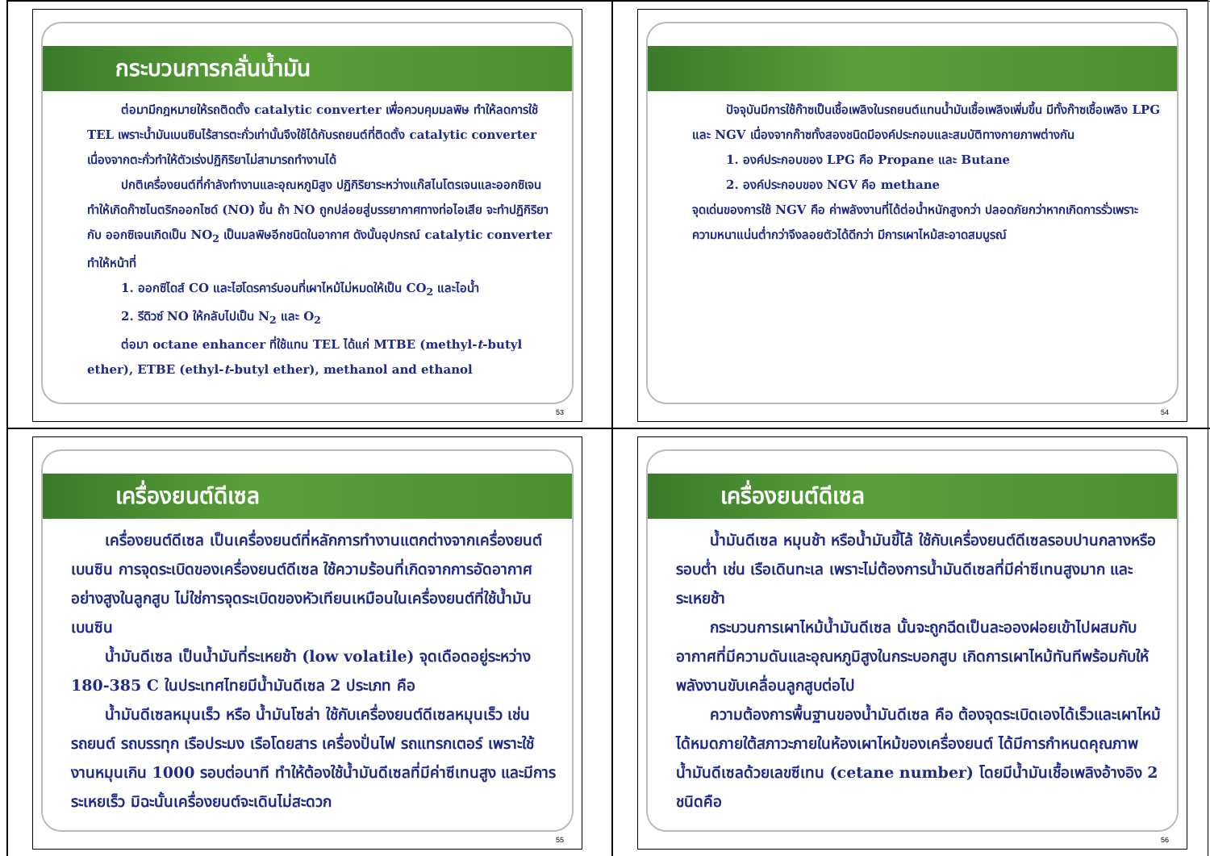กระบวนการกลั่นน้ำมัน
ต่อมามีกฎหมายให้รถติดตั้ง catalytic converter เพื่อควบคุมมลพิษ ทำให้ลดการใช้ TEL เพราะน้ำมันเบนซินไร้สารตะกั่วเท่านั้นจึงใช้ได้กับรถยนต์ที่ติดตั้ง catalytic converter เนื่องจากตะกั่วทำให้ตัวเร่งปฏิกิริยาไม่สามารถทำงานได้
ปกติเครื่องยนต์ที่กำลังทำงานและอุณหภูมิสูง ปฏิกิริยาระหว่างแก๊สไนโตรเจนและออกซิเจนทำให้เกิดก๊าซไนตริกออกไซด์ (NO) ขึ้น ถ้า NO ถูกปล่อยสู่บรรยากาศทางท่อไอเสีย จะทำปฏิกิริยากับ ออกซิเจนเกิดเป็น NO<sub>2</sub> เป็นมลพิษอีกชนิดในอากาศ ดังนั้นอุปกรณ์ catalytic converter ทำให้หน้าที่
1. ออกซิไดส์ CO และไฮโดรคาร์บอนที่เผาไหม้ไม่หมดให้เป็น CO<sub>2</sub> และไอน้ำ
2. รีดิวซ์ NO ให้กลับไปเป็น N<sub>2</sub> และ O<sub>2</sub>
ต่อมา octane enhancer ที่ใช้แทน TEL ได้แก่ MTBE (methyl-t-butyl ether), ETBE (ethyl-t-butyl ether), methanol and ethanol
53
ปัจจุบันมีการใช้ก๊าซเป็นเชื้อเพลิงในรถยนต์แทนน้ำมันเชื้อเพลิงเพิ่มขึ้น มีทั้งก๊าซเชื้อเพลิง LPG และ NGV เนื่องจากก๊าซทั้งสองชนิดมีองค์ประกอบและสมบัติทางกายภาพต่างกัน
1. องค์ประกอบของ LPG คือ Propane และ Butane
2. องค์ประกอบของ NGV คือ methane
จุดเด่นของการใช้ NGV คือ ค่าพลังงานที่ได้ต่อน้ำหนักสูงกว่า ปลอดภัยกว่าหากเกิดการรั่วเพราะความหนาแน่นต่ำกว่าจึงลอยตัวได้ดีกว่า มีการเผาไหม้สะอาดสมบูรณ์
54
เครื่องยนต์ดีเซล
เครื่องยนต์ดีเซล เป็นเครื่องยนต์ที่หลักการทำงานแตกต่างจากเครื่องยนต์เบนซิน การจุดระเบิดของเครื่องยนต์ดีเซล ใช้ความร้อนที่เกิดจากการอัดอากาศอย่างสูงในลูกสูบ ไม่ใช่การจุดระเบิดของหัวเทียนเหมือนในเครื่องยนต์ที่ใช้น้ำมันเบนซิน
น้ำมันดีเซล เป็นน้ำมันที่ระเหยช้า (low volatile) จุดเดือดอยู่ระหว่าง 180-385 C ในประเทศไทยมีน้ำมันดีเซล 2 ประเภท คือ
น้ำมันดีเซลหมุนเร็ว หรือ น้ำมันโซล่า ใช้กับเครื่องยนต์ดีเซลหมุนเร็ว เช่น รถยนต์ รถบรรทุก เรือประมง เรือโดยสาร เครื่องปั่นไฟ รถแทรกเตอร์ เพราะใช้งานหมุนเกิน 1000 รอบต่อนาที ทำให้ต้องใช้น้ำมันดีเซลที่มีค่าซีเทนสูง และมีการระเหยเร็ว มิฉะนั้นเครื่องยนต์จะเดินไม่สะดวก
55
เครื่องยนต์ดีเซล
น้ำมันดีเซล หมุนช้า หรือน้ำมันขี้โล้ ใช้กับเครื่องยนต์ดีเซลรอบปานกลางหรือรอบต่ำ เช่น เรือเดินทะเล เพราะไม่ต้องการน้ำมันดีเซลที่มีค่าซีเทนสูงมาก และระเหยช้า
กระบวนการเผาไหม้น้ำมันดีเซล นั้นจะถูกฉีดเป็นละอองฝอยเข้าไปผสมกับอากาศที่มีความดันและอุณหภูมิสูงในกระบอกสูบ เกิดการเผาไหม้ทันทีพร้อมกับให้พลังงานขับเคลื่อนลูกสูบต่อไป
ความต้องการพื้นฐานของน้ำมันดีเซล คือ ต้องจุดระเบิดเองได้เร็วและเผาไหม้ได้หมดภายใต้สภาวะภายในห้องเผาไหม้ของเครื่องยนต์ ได้มีการกำหนดคุณภาพน้ำมันดีเซลด้วยเลขซีเทน (cetane number) โดยมีน้ำมันเชื้อเพลิงอ้างอิง 2 ชนิดคือ
56